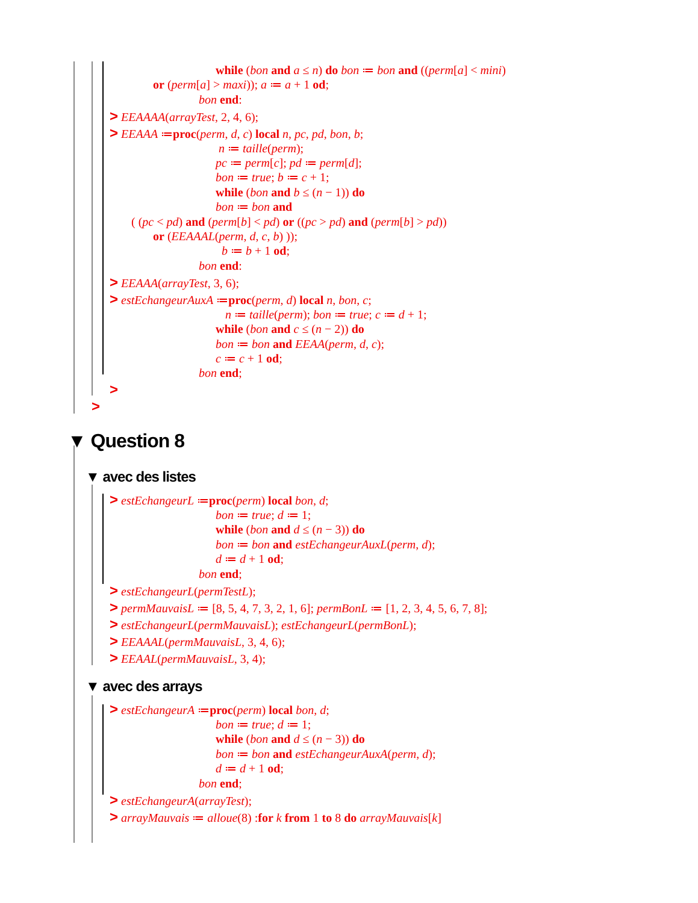while (bon and a ≤ n) do bon ≔ bon and ((perm[a] < mini)
or (perm[a] > maxi)); a ≔ a + 1 od;
bon end:
> EEAAAA(arrayTest, 2, 4, 6);
> EEAAA ≔proc(perm, d, c) local n, pc, pd, bon, b;
n ≔ taille(perm);
pc ≔ perm[c]; pd ≔ perm[d];
bon ≔ true; b ≔ c + 1;
while (bon and b ≤ (n − 1)) do
bon ≔ bon and
( (pc < pd) and (perm[b] < pd) or ((pc > pd) and (perm[b] > pd))
or (EEAAAL(perm, d, c, b) ));
b ≔ b + 1 od;
bon end:
> EEAAA(arrayTest, 3, 6);
> estEchangeurAuxA ≔proc(perm, d) local n, bon, c;
n ≔ taille(perm); bon ≔ true; c ≔ d + 1;
while (bon and c ≤ (n − 2)) do
bon ≔ bon and EEAA(perm, d, c);
c ≔ c + 1 od;
bon end;
>
>
▼ Question 8
▼ avec des listes
> estEchangeurL ≔proc(perm) local bon, d;
bon ≔ true; d ≔ 1;
while (bon and d ≤ (n − 3)) do
bon ≔ bon and estEchangeurAuxL(perm, d);
d ≔ d + 1 od;
bon end;
> estEchangeurL(permTestL);
> permMauvaisL ≔ [8, 5, 4, 7, 3, 2, 1, 6]; permBonL ≔ [1, 2, 3, 4, 5, 6, 7, 8];
> estEchangeurL(permMauvaisL); estEchangeurL(permBonL);
> EEAAAL(permMauvaisL, 3, 4, 6);
> EEAAL(permMauvaisL, 3, 4);
▼ avec des arrays
> estEchangeurA ≔proc(perm) local bon, d;
bon ≔ true; d ≔ 1;
while (bon and d ≤ (n − 3)) do
bon ≔ bon and estEchangeurAuxA(perm, d);
d ≔ d + 1 od;
bon end;
> estEchangeurA(arrayTest);
> arrayMauvais ≔ alloue(8) :for k from 1 to 8 do arrayMauvais[k]